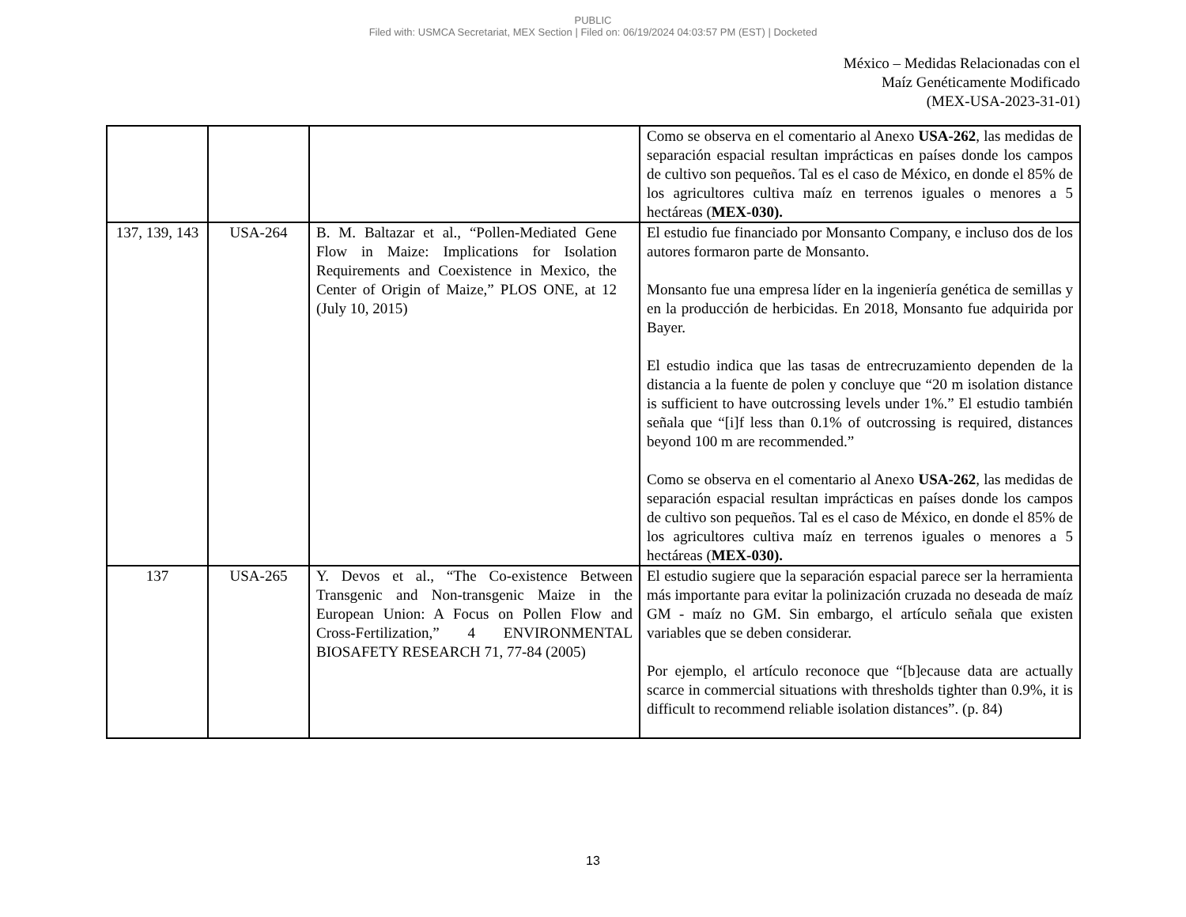PUBLIC
Filed with: USMCA Secretariat, MEX Section | Filed on: 06/19/2024 04:03:57 PM (EST) | Docketed
México – Medidas Relacionadas con el
Maíz Genéticamente Modificado
(MEX-USA-2023-31-01)
| | | | Como se observa en el comentario al Anexo USA-262 , las medidas de separación espacial resultan imprácticas en países donde los campos de cultivo son pequeños. Tal es el caso de México, en donde el 85% de los agricultores cultiva maíz en terrenos iguales o menores a 5 hectáreas ( MEX-030). |
| 137, 139, 143 | USA-264 | B. M. Baltazar et al., “Pollen-Mediated Gene Flow in Maize: Implications for Isolation Requirements and Coexistence in Mexico, the Center of Origin of Maize,” PLOS ONE, at 12 (July 10, 2015) | El estudio fue financiado por Monsanto Company, e incluso dos de los autores formaron parte de Monsanto. Monsanto fue una empresa líder en la ingeniería genética de semillas y en la producción de herbicidas. En 2018, Monsanto fue adquirida por Bayer. El estudio indica que las tasas de entrecruzamiento dependen de la distancia a la fuente de polen y concluye que “20 m isolation distance is sufficient to have outcrossing levels under 1%.” El estudio también señala que “[i]f less than 0.1% of outcrossing is required, distances beyond 100 m are recommended.” Como se observa en el comentario al Anexo USA-262 , las medidas de separación espacial resultan imprácticas en países donde los campos de cultivo son pequeños. Tal es el caso de México, en donde el 85% de los agricultores cultiva maíz en terrenos iguales o menores a 5 hectáreas ( MEX-030). |
| 137 | USA-265 | Y. Devos et al., “The Co-existence Between Transgenic and Non-transgenic Maize in the European Union: A Focus on Pollen Flow and Cross-Fertilization,” 4 ENVIRONMENTAL BIOSAFETY RESEARCH 71, 77-84 (2005) | El estudio sugiere que la separación espacial parece ser la herramienta más importante para evitar la polinización cruzada no deseada de maíz GM - maíz no GM. Sin embargo, el artículo señala que existen variables que se deben considerar. Por ejemplo, el artículo reconoce que “[b]ecause data are actually scarce in commercial situations with thresholds tighter than 0.9%, it is difficult to recommend reliable isolation distances”. (p. 84) |
13